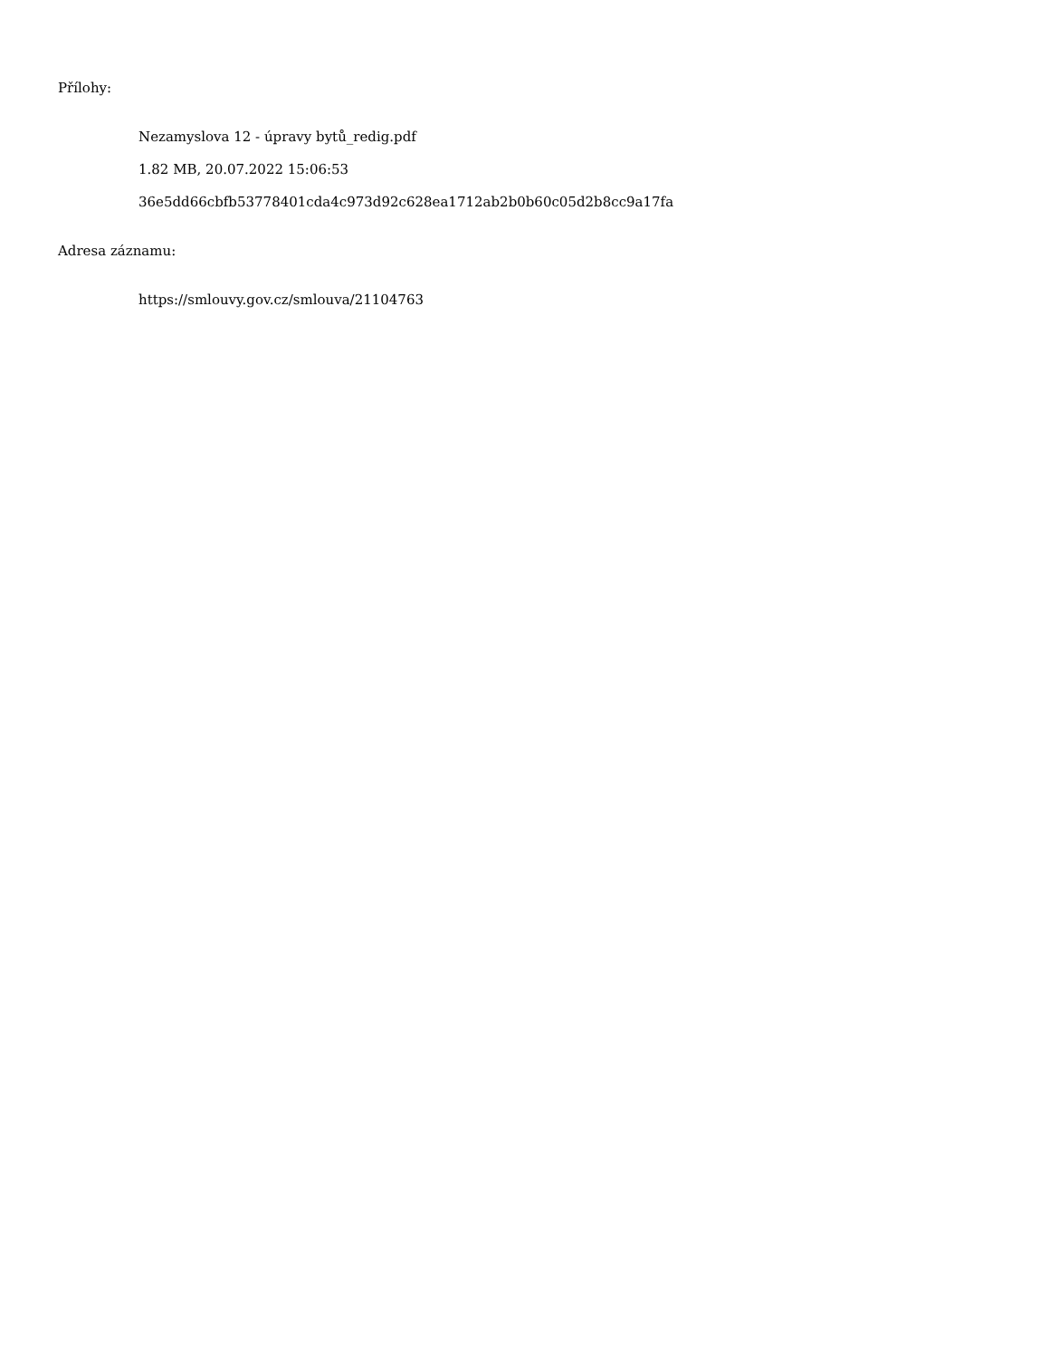Přílohy:
Nezamyslova 12 - úpravy bytů_redig.pdf
1.82 MB, 20.07.2022 15:06:53
36e5dd66cbfb53778401cda4c973d92c628ea1712ab2b0b60c05d2b8cc9a17fa
Adresa záznamu:
https://smlouvy.gov.cz/smlouva/21104763